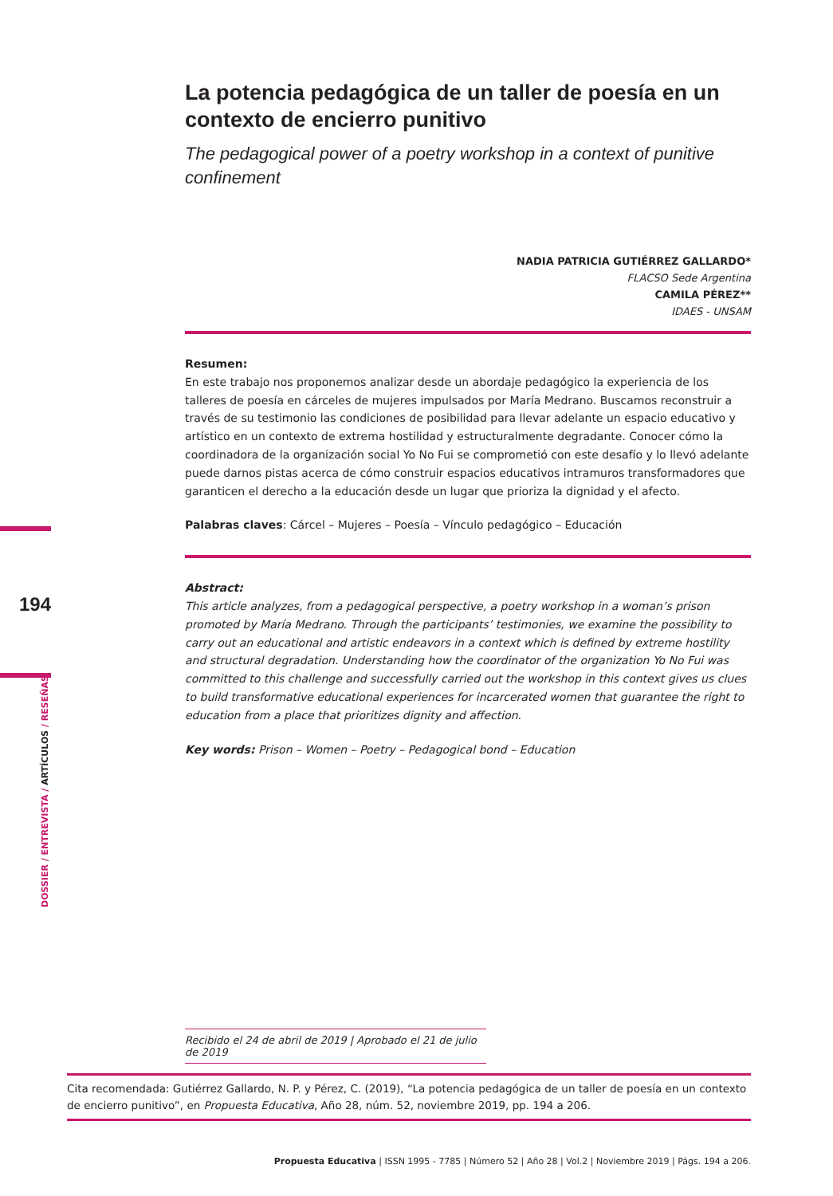La potencia pedagógica de un taller de poesía en un contexto de encierro punitivo
The pedagogical power of a poetry workshop in a context of punitive confinement
NADIA PATRICIA GUTIÉRREZ GALLARDO*
FLACSO Sede Argentina
CAMILA PÉREZ**
IDAES - UNSAM
Resumen:
En este trabajo nos proponemos analizar desde un abordaje pedagógico la experiencia de los talleres de poesía en cárceles de mujeres impulsados por María Medrano. Buscamos reconstruir a través de su testimonio las condiciones de posibilidad para llevar adelante un espacio educativo y artístico en un contexto de extrema hostilidad y estructuralmente degradante. Conocer cómo la coordinadora de la organización social Yo No Fui se comprometió con este desafío y lo llevó adelante puede darnos pistas acerca de cómo construir espacios educativos intramuros transformadores que garanticen el derecho a la educación desde un lugar que prioriza la dignidad y el afecto.
Palabras claves: Cárcel – Mujeres – Poesía – Vínculo pedagógico – Educación
Abstract:
This article analyzes, from a pedagogical perspective, a poetry workshop in a woman’s prison promoted by María Medrano. Through the participants’ testimonies, we examine the possibility to carry out an educational and artistic endeavors in a context which is defined by extreme hostility and structural degradation. Understanding how the coordinator of the organization Yo No Fui was committed to this challenge and successfully carried out the workshop in this context gives us clues to build transformative educational experiences for incarcerated women that guarantee the right to education from a place that prioritizes dignity and affection.
Key words: Prison – Women – Poetry – Pedagogical bond – Education
194
DOSSIER / ENTREVISTA / ARTÍCULOS / RESEÑAS
Recibido el 24 de abril de 2019 | Aprobado el 21 de julio de 2019
Cita recomendada: Gutiérrez Gallardo, N. P. y Pérez, C. (2019), “La potencia pedagógica de un taller de poesía en un contexto de encierro punitivo”, en Propuesta Educativa, Año 28, núm. 52, noviembre 2019, pp. 194 a 206.
Propuesta Educativa | ISSN 1995 - 7785 | Número 52 | Año 28 | Vol.2 | Noviembre 2019 | Págs. 194 a 206.